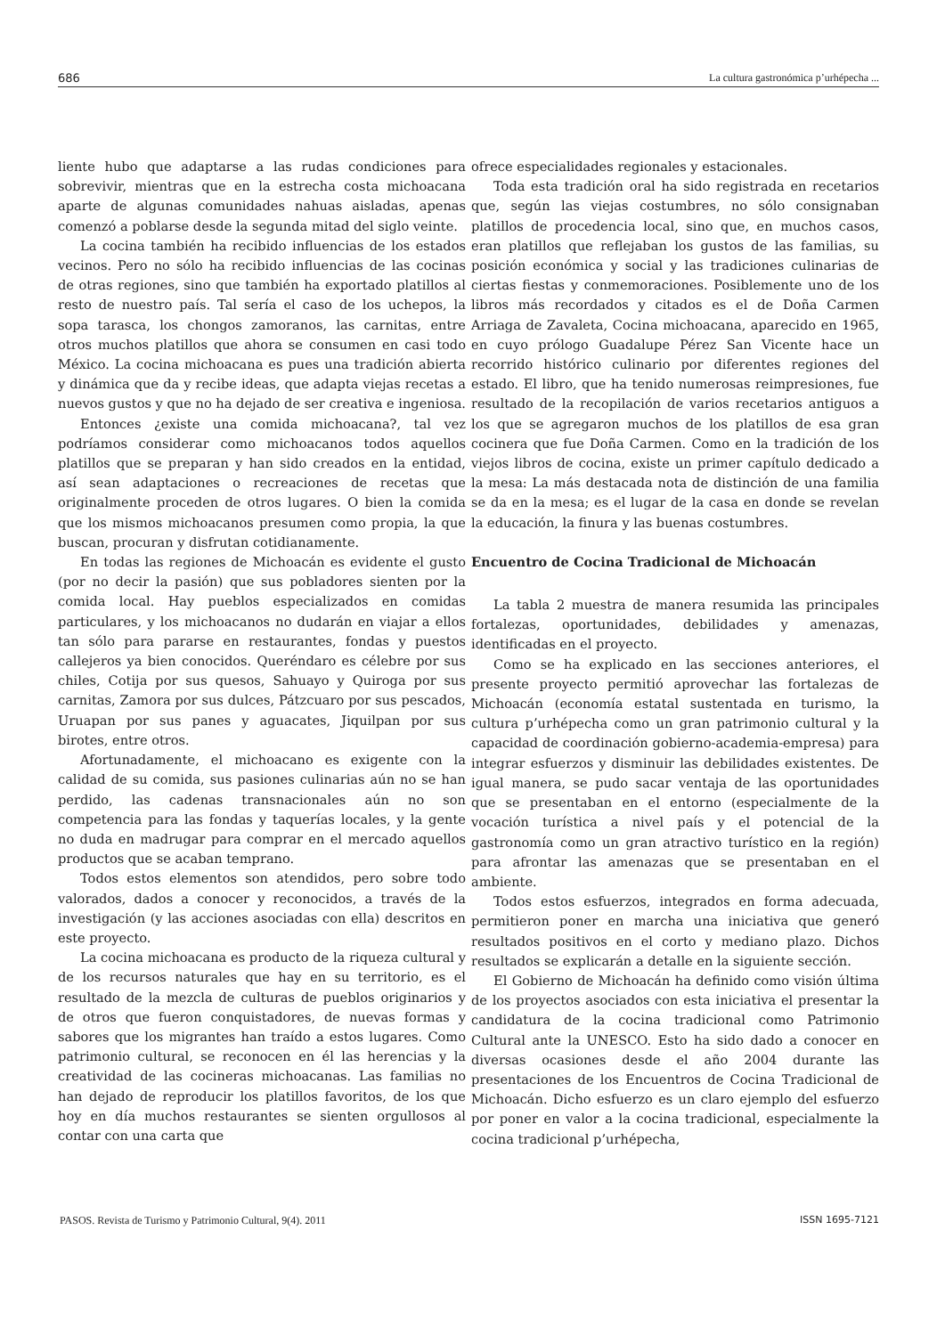686 La cultura gastronómica p’urhépecha ...
liente hubo que adaptarse a las rudas condiciones para sobrevivir, mientras que en la estrecha costa michoacana aparte de algunas comunidades nahuas aisladas, apenas comenzó a poblarse desde la segunda mitad del siglo veinte.
La cocina también ha recibido influencias de los estados vecinos. Pero no sólo ha recibido influencias de las cocinas de otras regiones, sino que también ha exportado platillos al resto de nuestro país. Tal sería el caso de los uchepos, la sopa tarasca, los chongos zamoranos, las carnitas, entre otros muchos platillos que ahora se consumen en casi todo México. La cocina michoacana es pues una tradición abierta y dinámica que da y recibe ideas, que adapta viejas recetas a nuevos gustos y que no ha dejado de ser creativa e ingeniosa.
Entonces ¿existe una comida michoacana?, tal vez podríamos considerar como michoacanos todos aquellos platillos que se preparan y han sido creados en la entidad, así sean adaptaciones o recreaciones de recetas que originalmente proceden de otros lugares. O bien la comida que los mismos michoacanos presumen como propia, la que buscan, procuran y disfrutan cotidianamente.
En todas las regiones de Michoacán es evidente el gusto (por no decir la pasión) que sus pobladores sienten por la comida local. Hay pueblos especializados en comidas particulares, y los michoacanos no dudarán en viajar a ellos tan sólo para pararse en restaurantes, fondas y puestos callejeros ya bien conocidos. Queréndaro es célebre por sus chiles, Cotija por sus quesos, Sahuayo y Quiroga por sus carnitas, Zamora por sus dulces, Pátzcuaro por sus pescados, Uruapan por sus panes y aguacates, Jiquilpan por sus birotes, entre otros.
Afortunadamente, el michoacano es exigente con la calidad de su comida, sus pasiones culinarias aún no se han perdido, las cadenas transnacionales aún no son competencia para las fondas y taquerías locales, y la gente no duda en madrugar para comprar en el mercado aquellos productos que se acaban temprano.
Todos estos elementos son atendidos, pero sobre todo valorados, dados a conocer y reconocidos, a través de la investigación (y las acciones asociadas con ella) descritos en este proyecto.
La cocina michoacana es producto de la riqueza cultural y de los recursos naturales que hay en su territorio, es el resultado de la mezcla de culturas de pueblos originarios y de otros que fueron conquistadores, de nuevas formas y sabores que los migrantes han traído a estos lugares. Como patrimonio cultural, se reconocen en él las herencias y la creatividad de las cocineras michoacanas. Las familias no han dejado de reproducir los platillos favoritos, de los que hoy en día muchos restaurantes se sienten orgullosos al contar con una carta que
ofrece especialidades regionales y estacionales.
Toda esta tradición oral ha sido registrada en recetarios que, según las viejas costumbres, no sólo consignaban platillos de procedencia local, sino que, en muchos casos, eran platillos que reflejaban los gustos de las familias, su posición económica y social y las tradiciones culinarias de ciertas fiestas y conmemoraciones. Posiblemente uno de los libros más recordados y citados es el de Doña Carmen Arriaga de Zavaleta, Cocina michoacana, aparecido en 1965, en cuyo prólogo Guadalupe Pérez San Vicente hace un recorrido histórico culinario por diferentes regiones del estado. El libro, que ha tenido numerosas reimpresiones, fue resultado de la recopilación de varios recetarios antiguos a los que se agregaron muchos de los platillos de esa gran cocinera que fue Doña Carmen. Como en la tradición de los viejos libros de cocina, existe un primer capítulo dedicado a la mesa: La más destacada nota de distinción de una familia se da en la mesa; es el lugar de la casa en donde se revelan la educación, la finura y las buenas costumbres.
Encuentro de Cocina Tradicional de Michoacán
La tabla 2 muestra de manera resumida las principales fortalezas, oportunidades, debilidades y amenazas, identificadas en el proyecto.
Como se ha explicado en las secciones anteriores, el presente proyecto permitió aprovechar las fortalezas de Michoacán (economía estatal sustentada en turismo, la cultura p’urhépecha como un gran patrimonio cultural y la capacidad de coordinación gobierno-academia-empresa) para integrar esfuerzos y disminuir las debilidades existentes. De igual manera, se pudo sacar ventaja de las oportunidades que se presentaban en el entorno (especialmente de la vocación turística a nivel país y el potencial de la gastronomía como un gran atractivo turístico en la región) para afrontar las amenazas que se presentaban en el ambiente.
Todos estos esfuerzos, integrados en forma adecuada, permitieron poner en marcha una iniciativa que generó resultados positivos en el corto y mediano plazo. Dichos resultados se explicarán a detalle en la siguiente sección.
El Gobierno de Michoacán ha definido como visión última de los proyectos asociados con esta iniciativa el presentar la candidatura de la cocina tradicional como Patrimonio Cultural ante la UNESCO. Esto ha sido dado a conocer en diversas ocasiones desde el año 2004 durante las presentaciones de los Encuentros de Cocina Tradicional de Michoacán. Dicho esfuerzo es un claro ejemplo del esfuerzo por poner en valor a la cocina tradicional, especialmente la cocina tradicional p’urhépecha,
PASOS. Revista de Turismo y Patrimonio Cultural, 9(4). 2011 ISSN 1695-7121